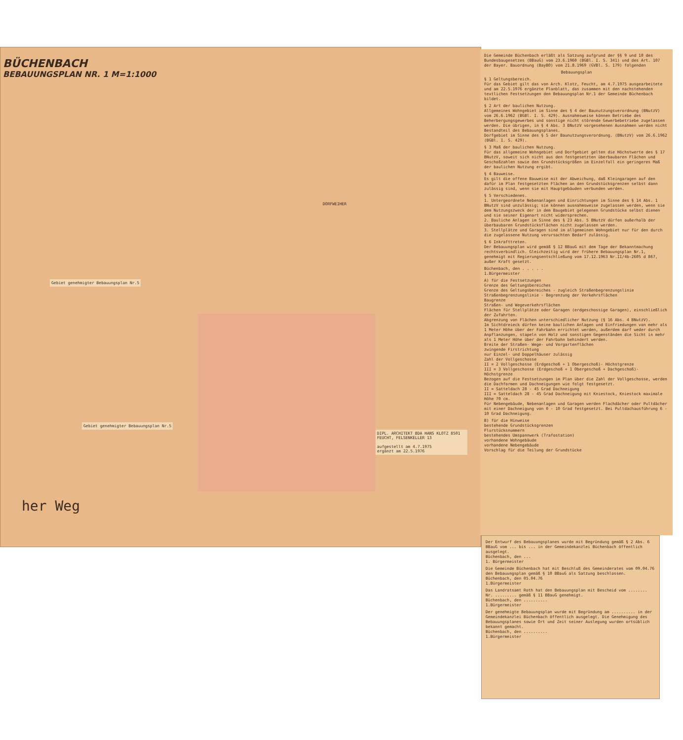BÜCHENBACH
BEBAUUNGSPLAN NR. 1 M=1:1000
Gebiet genehmigter Bebauungsplan Nr.5
Gebiet genehmigter Bebauungsplan Nr.5
DIPL. ARCHITEKT BDA HANS KLOTZ 8501 FEUCHT, FELSENKELLER 13
aufgestellt am 4.7.1975
ergänzt am 22.5.1976
DORFWEIHER
her Weg
Die Gemeinde Büchenbach erläßt als Satzung aufgrund der §§ 9 und 10 des Bundesbaugesetzes (BBauG) vom 23.6.1960 (BGBl. I. S. 341) und des Art. 107 der Bayer. Bauordnung (BayBO) vom 21.8.1969 (GVBl. S. 179) folgenden
Bebauungsplan
§ 1 Geltungsbereich.
Für das Gebiet gilt das von Arch. Klotz, Feucht, am 4.7.1975 ausgearbeitete und am 22.5.1976 ergänzte Planblatt, das zusammen mit den nachstehenden textlichen Festsetzungen den Bebauungsplan Nr.1 der Gemeinde Büchenbach bildet.
§ 2 Art der baulichen Nutzung.
Allgemeines Wohngebiet im Sinne des § 4 der Baunutzungsverordnung (BNutzV) vom 26.6.1962 (BGBl. I. S. 429). Ausnahmsweise können Betriebe des Beherbergungsgewerbes und sonstige nicht störende Gewerbebetriebe zugelassen werden. Die übrigen, in § 4 Abs. 3 BNutzV vorgesehenen Ausnahmen werden nicht Bestandteil des Bebauungsplanes.
Dorfgebiet im Sinne des § 5 der Baunutzungsverordnung. (BNutzV) vom 26.6.1962 (BGBl. I. S. 429).
§ 3 Maß der baulichen Nutzung.
Für das allgemeine Wohngebiet und Dorfgebiet gelten die Höchstwerte des § 17 BNutzV, soweit sich nicht aus den festgesetzten überbaubaren Flächen und Geschoßzahlen sowie den Grundstücksgrößen im Einzelfall ein geringeres Maß der baulichen Nutzung ergibt.
§ 4 Bauweise.
Es gilt die offene Bauweise mit der Abweichung, daß Kleingaragen auf den dafür im Plan festgesetzten Flächen an den Grundstücksgrenzen selbst dann zulässig sind, wenn sie mit Hauptgebäuden verbunden werden.
§ 5 Verschiedenes.
1. Untergeordnete Nebenanlagen und Einrichtungen im Sinne des § 14 Abs. 1 BNutzV sind unzulässig; sie können ausnahmsweise zugelassen werden, wenn sie dem Nutzungszweck der in dem Baugebiet gelegenen Grundstücke selbst dienen und sie seiner Eigenart nicht widersprechen.
2. Bauliche Anlagen im Sinne des § 23 Abs. 5 BNutzV dürfen außerhalb der überbaubaren Grundstücksflächen nicht zugelassen werden.
3. Stellplätze und Garagen sind im allgemeinen Wohngebiet nur für den durch die zugelassene Nutzung verursachten Bedarf zulässig.
§ 6 Inkrafttreten.
Der Bebauungsplan wird gemäß § 12 BBauG mit dem Tage der Bekanntmachung rechtsverbindlich. Gleichzeitig wird der frühere Bebauungsplan Nr.1, genehmigt mit Regierungsentschließung vom 17.12.1963 Nr.II/4b-2605 d 867, außer Kraft gesetzt.
Büchenbach, den . . . . .
1.Bürgermeister
A) für die Festsetzungen
Grenze des Geltungsbereiches
Grenze des Geltungsbereiches - zugleich Straßenbegrenzungslinie
Straßenbegrenzungslinie - Begrenzung der Verkehrsflächen
Baugrenze
Straßen- und Wegeverkehrsflächen
Flächen für Stellplätze oder Garagen (erdgeschossige Garagen), einschließlich der Zufahrten.
Abgrenzung von Flächen unterschiedlicher Nutzung (§ 16 Abs. 4 BNutzV).
Im Sichtdreieck dürfen keine baulichen Anlagen und Einfriedungen von mehr als 1 Meter Höhe über der Fahrbahn errichtet werden, außerdem darf weder durch Anpflanzungen, stapeln von Holz und sonstigen Gegenständen die Sicht in mehr als 1 Meter Höhe über der Fahrbahn behindert werden.
Breite der Straßen- Wege- und Vorgartenflächen
zwingende Firstrichtung
nur Einzel- und Doppelhäuser zulässig
Zahl der Vollgeschosse
II = 2 Vollgeschosse (Erdgeschoß + 1 Obergeschoß)- Höchstgrenze
III = 3 Vollgeschosse (Erdgeschoß + 1 Obergeschoß + Dachgeschoß)- Höchstgrenze
Bezogen auf die Festsetzungen im Plan über die Zahl der Vollgeschosse, werden die Dachformen und Dachneigungen wie folgt festgesetzt.
II = Satteldach 28 - 45 Grad Dachneigung
III = Satteldach 28 - 45 Grad Dachneigung mit Kniestock, Kniestock maximale Höhe 70 cm.
Für Nebengebäude, Nebenanlagen und Garagen werden Flachdächer oder Pultdächer mit einer Dachneigung von 0 - 10 Grad festgesetzt. Bei Pultdachausführung 6 - 10 Grad Dachneigung.
B) für die Hinweise
bestehende Grundstücksgrenzen
Flurstücksnummern
bestehendes Umspannwerk (Trafostation)
vorhandene Wohngebäude
vorhandene Nebengebäude
Vorschlag für die Teilung der Grundstücke
Der Entwurf des Bebauungsplanes wurde mit Begründung gemäß § 2 Abs. 6 BBauG vom ... bis ... in der Gemeindekanzlei Büchenbach öffentlich ausgelegt.
Büchenbach, den ...
1. Bürgermeister
Die Gemeinde Büchenbach hat mit Beschluß des Gemeinderates vom 09.04.76 den Bebauungsplan gemäß § 10 BBauG als Satzung beschlossen.
Büchenbach, den 05.04.76
1.Bürgermeister
Das Landratsamt Roth hat den Bebauungsplan mit Bescheid vom ........ Nr. ......... gemäß § 11 BBauG genehmigt.
Büchenbach, den ..........
1.Bürgermeister
Der genehmigte Bebauungsplan wurde mit Begründung am .......... in der Gemeindekanzlei Büchenbach öffentlich ausgelegt. Die Genehmigung des Bebauungsplanes sowie Ort und Zeit seiner Auslegung wurden ortsüblich bekannt gemacht.
Büchenbach, den ..........
1.Bürgermeister